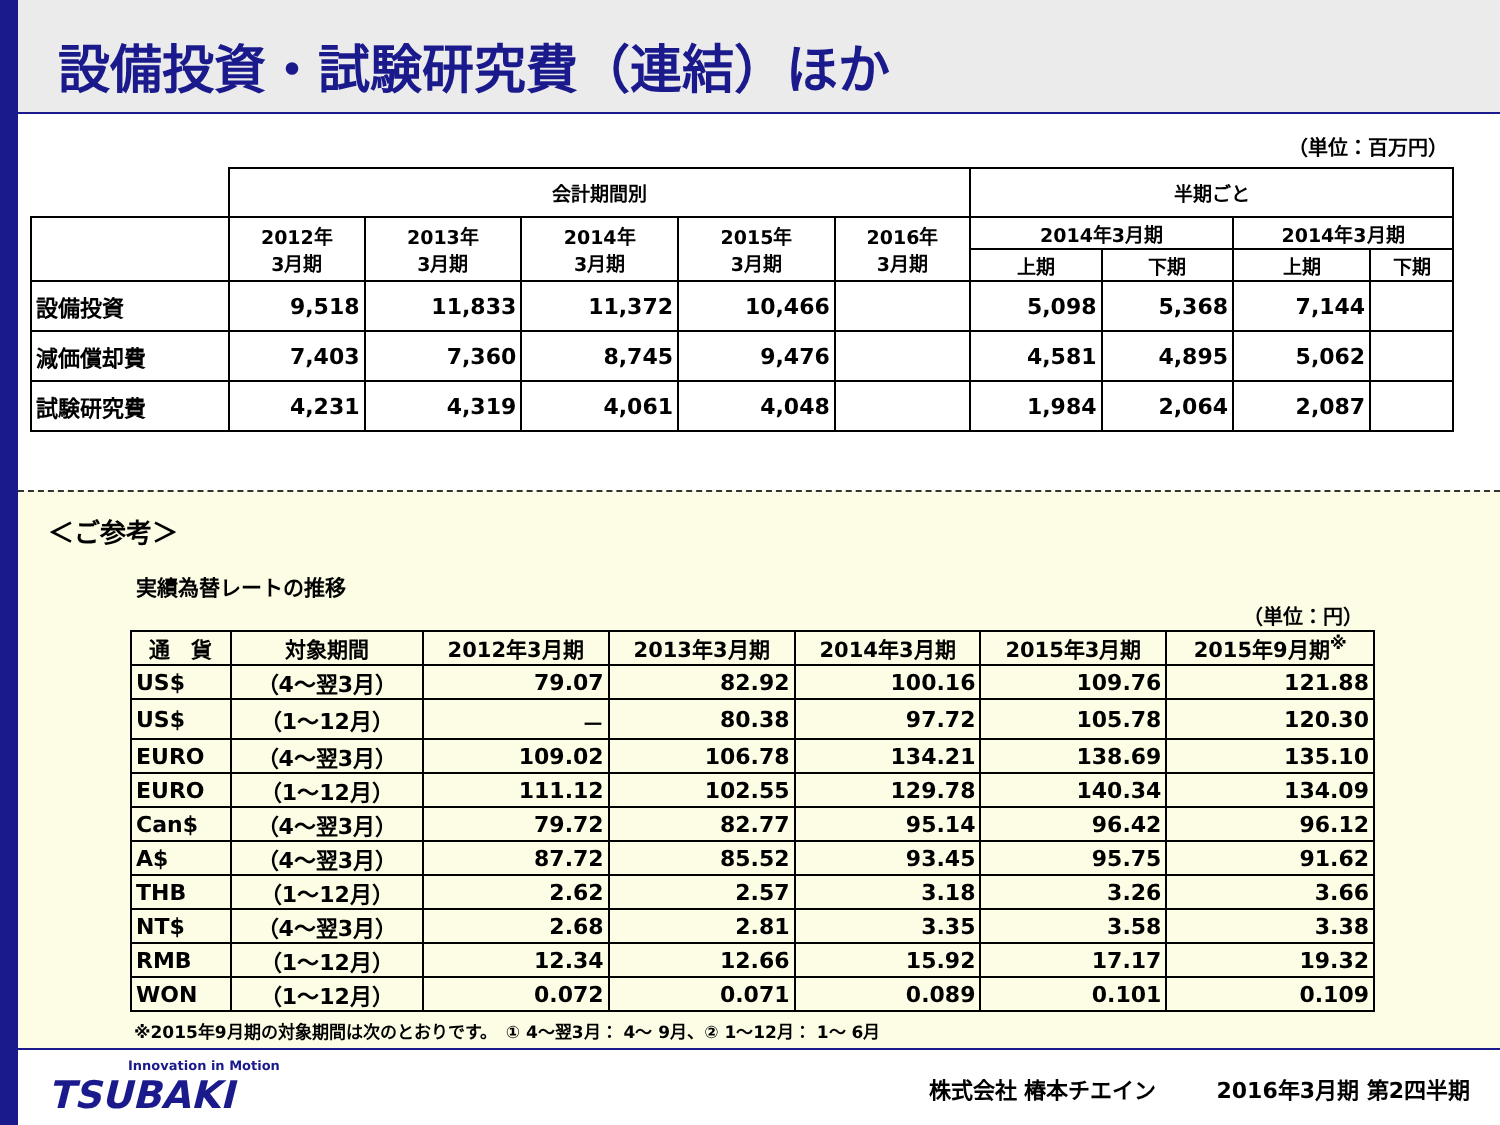設備投資・試験研究費（連結）ほか
（単位：百万円）
| | 会計期間別 | | | | | 半期ごと | | | |
| | 2012年 3月期 | 2013年 3月期 | 2014年 3月期 | 2015年 3月期 | 2016年 3月期 | 2014年3月期 | | 2014年3月期 | |
| | | | | | | 上期 | 下期 | 上期 | 下期 |
| 設備投資 | 9,518 | 11,833 | 11,372 | 10,466 | | 5,098 | 5,368 | 7,144 | |
| 減価償却費 | 7,403 | 7,360 | 8,745 | 9,476 | | 4,581 | 4,895 | 5,062 | |
| 試験研究費 | 4,231 | 4,319 | 4,061 | 4,048 | | 1,984 | 2,064 | 2,087 | |
＜ご参考＞
実績為替レートの推移
（単位：円）
| 通 貨 | 対象期間 | 2012年3月期 | 2013年3月期 | 2014年3月期 | 2015年3月期 | 2015年9月期<sup>※</sup> |
| --- | --- | --- | --- | --- | --- | --- |
| US$ | （4～翌3月） | 79.07 | 82.92 | 100.16 | 109.76 | 121.88 |
| US$ | （1～12月） | － | 80.38 | 97.72 | 105.78 | 120.30 |
| EURO | （4～翌3月） | 109.02 | 106.78 | 134.21 | 138.69 | 135.10 |
| EURO | （1～12月） | 111.12 | 102.55 | 129.78 | 140.34 | 134.09 |
| Can$ | （4～翌3月） | 79.72 | 82.77 | 95.14 | 96.42 | 96.12 |
| A$ | （4～翌3月） | 87.72 | 85.52 | 93.45 | 95.75 | 91.62 |
| THB | （1～12月） | 2.62 | 2.57 | 3.18 | 3.26 | 3.66 |
| NT$ | （4～翌3月） | 2.68 | 2.81 | 3.35 | 3.58 | 3.38 |
| RMB | （1～12月） | 12.34 | 12.66 | 15.92 | 17.17 | 19.32 |
| WON | （1～12月） | 0.072 | 0.071 | 0.089 | 0.101 | 0.109 |
※2015年9月期の対象期間は次のとおりです。　① 4～翌3月： 4～ 9月、② 1～12月： 1～ 6月
Innovation in Motion
TSUBAKI
株式会社 椿本チエイン 2016年3月期 第2四半期